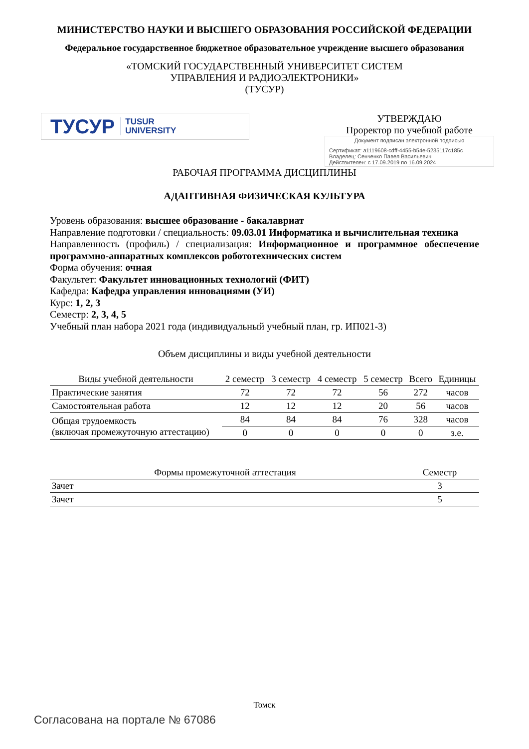МИНИСТЕРСТВО НАУКИ И ВЫСШЕГО ОБРАЗОВАНИЯ РОССИЙСКОЙ ФЕДЕРАЦИИ
Федеральное государственное бюджетное образовательное учреждение высшего образования
«ТОМСКИЙ ГОСУДАРСТВЕННЫЙ УНИВЕРСИТЕТ СИСТЕМ
УПРАВЛЕНИЯ И РАДИОЭЛЕКТРОНИКИ»
(ТУСУР)
ТУСУР TUSUR
UNIVERSITY
УТВЕРЖДАЮ
Проректор по учебной работе
Документ подписан электронной подписью
Сертификат: a1119608-cdff-4455-b54e-5235117c185c
Владелец: Сенченко Павел Васильевич
Действителен: с 17.09.2019 по 16.09.2024
РАБОЧАЯ ПРОГРАММА ДИСЦИПЛИНЫ
АДАПТИВНАЯ ФИЗИЧЕСКАЯ КУЛЬТУРА
Уровень образования: высшее образование - бакалавриат
Направление подготовки / специальность: 09.03.01 Информатика и вычислительная техника
Направленность (профиль) / специализация: Информационное и программное обеспечение программно-аппаратных комплексов робототехнических систем
Форма обучения: очная
Факультет: Факультет инновационных технологий (ФИТ)
Кафедра: Кафедра управления инновациями (УИ)
Курс: 1, 2, 3
Семестр: 2, 3, 4, 5
Учебный план набора 2021 года (индивидуальный учебный план, гр. ИП021-3)
Объем дисциплины и виды учебной деятельности
| Виды учебной деятельности | 2 семестр | 3 семестр | 4 семестр | 5 семестр | Всего | Единицы |
| --- | --- | --- | --- | --- | --- | --- |
| Практические занятия | 72 | 72 | 72 | 56 | 272 | часов |
| Самостоятельная работа | 12 | 12 | 12 | 20 | 56 | часов |
| Общая трудоемкость (включая промежуточную аттестацию) | 84 | 84 | 84 | 76 | 328 | часов |
| | 0 | 0 | 0 | 0 | 0 | з.е. |
| Формы промежуточной аттестация | Семестр |
| --- | --- |
| Зачет | 3 |
| Зачет | 5 |
Томск
Согласована на портале № 67086